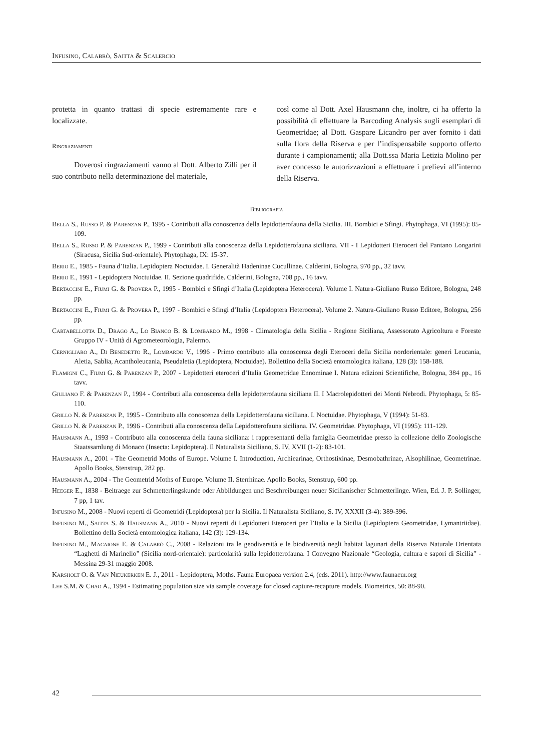Infusino, Calabrò, Saitta & Scalercio
protetta in quanto trattasi di specie estremamente rare e localizzate.
Ringraziamenti
Doverosi ringraziamenti vanno al Dott. Alberto Zilli per il suo contributo nella determinazione del materiale,
così come al Dott. Axel Hausmann che, inoltre, ci ha offerto la possibilità di effettuare la Barcoding Analysis sugli esemplari di Geometridae; al Dott. Gaspare Licandro per aver fornito i dati sulla flora della Riserva e per l’indispensabile supporto offerto durante i campionamenti; alla Dott.ssa Maria Letizia Molino per aver concesso le autorizzazioni a effettuare i prelievi all’interno della Riserva.
Bibliografia
Bella S., Russo P. & Parenzan P., 1995 - Contributi alla conoscenza della lepidotterofauna della Sicilia. III. Bombici e Sfingi. Phytophaga, VI (1995): 85-109.
Bella S., Russo P. & Parenzan P., 1999 - Contributi alla conoscenza della Lepidotterofauna siciliana. VII - I Lepidotteri Eteroceri del Pantano Longarini (Siracusa, Sicilia Sud-orientale). Phytophaga, IX: 15-37.
Berio E., 1985 - Fauna d’Italia. Lepidoptera Noctuidae. I. Generalità Hadeninae Cucullinae. Calderini, Bologna, 970 pp., 32 tavv.
Berio E., 1991 - Lepidoptera Noctuidae. II. Sezione quadrifide. Calderini, Bologna, 708 pp., 16 tavv.
Bertaccini E., Fiumi G. & Provera P., 1995 - Bombici e Sfingi d’Italia (Lepidoptera Heterocera). Volume I. Natura-Giuliano Russo Editore, Bologna, 248 pp.
Bertaccini E., Fiumi G. & Provera P., 1997 - Bombici e Sfingi d’Italia (Lepidoptera Heterocera). Volume 2. Natura-Giuliano Russo Editore, Bologna, 256 pp.
Cartabellotta D., Drago A., Lo Bianco B. & Lombardo M., 1998 - Climatologia della Sicilia - Regione Siciliana, Assessorato Agricoltura e Foreste Gruppo IV - Unità di Agrometeorologia, Palermo.
Cernigliaro A., Di Benedetto R., Lombardo V., 1996 - Primo contributo alla conoscenza degli Eteroceri della Sicilia nordorientale: generi Leucania, Aletia, Sablia, Acantholeucania, Pseudaletia (Lepidoptera, Noctuidae). Bollettino della Società entomologica italiana, 128 (3): 158-188.
Flamigni C., Fiumi G. & Parenzan P., 2007 - Lepidotteri eteroceri d’Italia Geometridae Ennominae I. Natura edizioni Scientifiche, Bologna, 384 pp., 16 tavv.
Giuliano F. & Parenzan P., 1994 - Contributi alla conoscenza della lepidotterofauna siciliana II. I Macrolepidotteri dei Monti Nebrodi. Phytophaga, 5: 85-110.
Grillo N. & Parenzan P., 1995 - Contributo alla conoscenza della Lepidotterofauna siciliana. I. Noctuidae. Phytophaga, V (1994): 51-83.
Grillo N. & Parenzan P., 1996 - Contributi alla conoscenza della Lepidotterofauna siciliana. IV. Geometridae. Phytophaga, VI (1995): 111-129.
Hausmann A., 1993 - Contributo alla conoscenza della fauna siciliana: i rappresentanti della famiglia Geometridae presso la collezione dello Zoologische Staatssamlung di Monaco (Insecta: Lepidoptera). Il Naturalista Siciliano, S. IV, XVII (1-2): 83-101.
Hausmann A., 2001 - The Geometrid Moths of Europe. Volume I. Introduction, Archiearinae, Orthostixinae, Desmobathrinae, Alsophilinae, Geometrinae. Apollo Books, Stenstrup, 282 pp.
Hausmann A., 2004 - The Geometrid Moths of Europe. Volume II. Sterrhinae. Apollo Books, Stenstrup, 600 pp.
Heeger E., 1838 - Beitraege zur Schmetterlingskunde oder Abbildungen und Beschreibungen neuer Sicilianischer Schmetterlinge. Wien, Ed. J. P. Sollinger, 7 pp, 1 tav.
Infusino M., 2008 - Nuovi reperti di Geometridi (Lepidoptera) per la Sicilia. Il Naturalista Siciliano, S. IV, XXXII (3-4): 389-396.
Infusino M., Saitta S. & Hausmann A., 2010 - Nuovi reperti di Lepidotteri Eteroceri per l’Italia e la Sicilia (Lepidoptera Geometridae, Lymantriidae). Bollettino della Società entomologica italiana, 142 (3): 129-134.
Infusino M., Macaione E. & Calabrò C., 2008 - Relazioni tra le geodiversità e le biodiversità negli habitat lagunari della Riserva Naturale Orientata “Laghetti di Marinello” (Sicilia nord-orientale): particolarità sulla lepidotterofauna. I Convegno Nazionale “Geologia, cultura e sapori di Sicilia” - Messina 29-31 maggio 2008.
Karsholt O. & Van Nieukerken E. J., 2011 - Lepidoptera, Moths. Fauna Europaea version 2.4, (eds. 2011). http://www.faunaeur.org
Lee S.M. & Chao A., 1994 - Estimating population size via sample coverage for closed capture-recapture models. Biometrics, 50: 88-90.
42